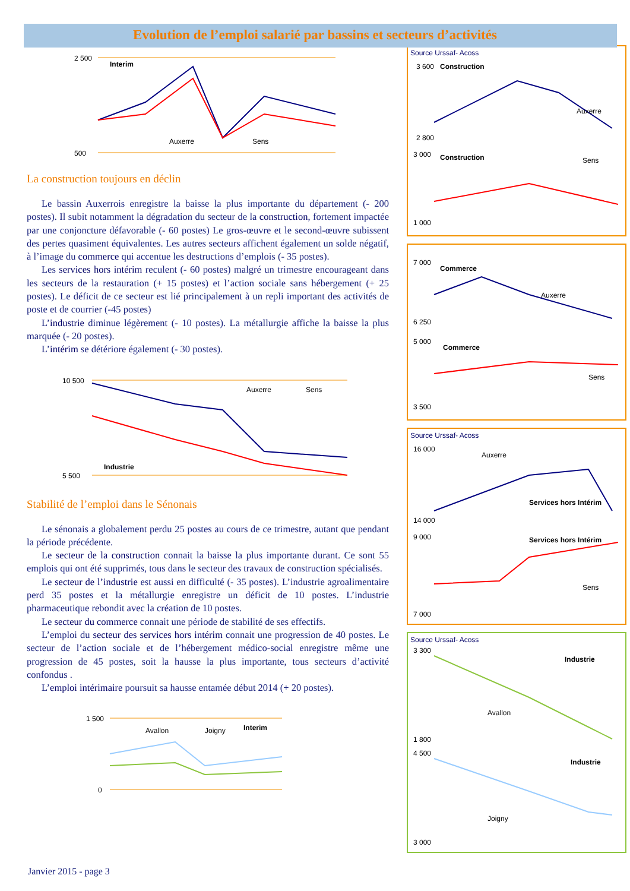Evolution de l’emploi salarié par bassins et secteurs d’activités
Interim
2 500
500
Auxerre
Sens
La construction toujours en déclin
Le bassin Auxerrois enregistre la baisse la plus importante du département (- 200 postes). Il subit notamment la dégradation du secteur de la construction, fortement impactée par une conjoncture défavorable (- 60 postes) Le gros-œuvre et le second-œuvre subissent des pertes quasiment équivalentes. Les autres secteurs affichent également un solde négatif, à l’image du commerce qui accentue les destructions d’emplois (- 35 postes).
Les services hors intérim reculent (- 60 postes) malgré un trimestre encourageant dans les secteurs de la restauration (+ 15 postes) et l’action sociale sans hébergement (+ 25 postes). Le déficit de ce secteur est lié principalement à un repli important des activités de poste et de courrier (-45 postes)
L’industrie diminue légèrement (- 10 postes). La métallurgie affiche la baisse la plus marquée (- 20 postes).
L’intérim se détériore également (- 30 postes).
10 500
5 500
Industrie
Auxerre
Sens
Stabilité de l’emploi dans le Sénonais
Le sénonais a globalement perdu 25 postes au cours de ce trimestre, autant que pendant la période précédente.
Le secteur de la construction connait la baisse la plus importante durant. Ce sont 55 emplois qui ont été supprimés, tous dans le secteur des travaux de construction spécialisés.
Le secteur de l’industrie est aussi en difficulté (- 35 postes). L’industrie agroalimentaire perd 35 postes et la métallurgie enregistre un déficit de 10 postes. L’industrie pharmaceutique rebondit avec la création de 10 postes.
Le secteur du commerce connait une période de stabilité de ses effectifs.
L’emploi du secteur des services hors intérim connait une progression de 40 postes. Le secteur de l’action sociale et de l’hébergement médico-social enregistre même une progression de 45 postes, soit la hausse la plus importante, tous secteurs d’activité confondus .
L’emploi intérimaire poursuit sa hausse entamée début 2014 (+ 20 postes).
1 500
0
Avallon
Joigny
Interim
Source Urssaf- Acoss
Construction
3 600
2 800
Auxerre
Construction
Sens
3 000
1 000
Commerce
7 000
6 250
Auxerre
Commerce
5 000
3 500
Sens
Source Urssaf- Acoss
Auxerre
Services hors Intérim
16 000
14 000
Services hors Intérim
Sens
9 000
7 000
Source Urssaf- Acoss
Industrie
Avallon
3 300
1 800
Industrie
Joigny
4 500
3 000
Janvier 2015 - page 3